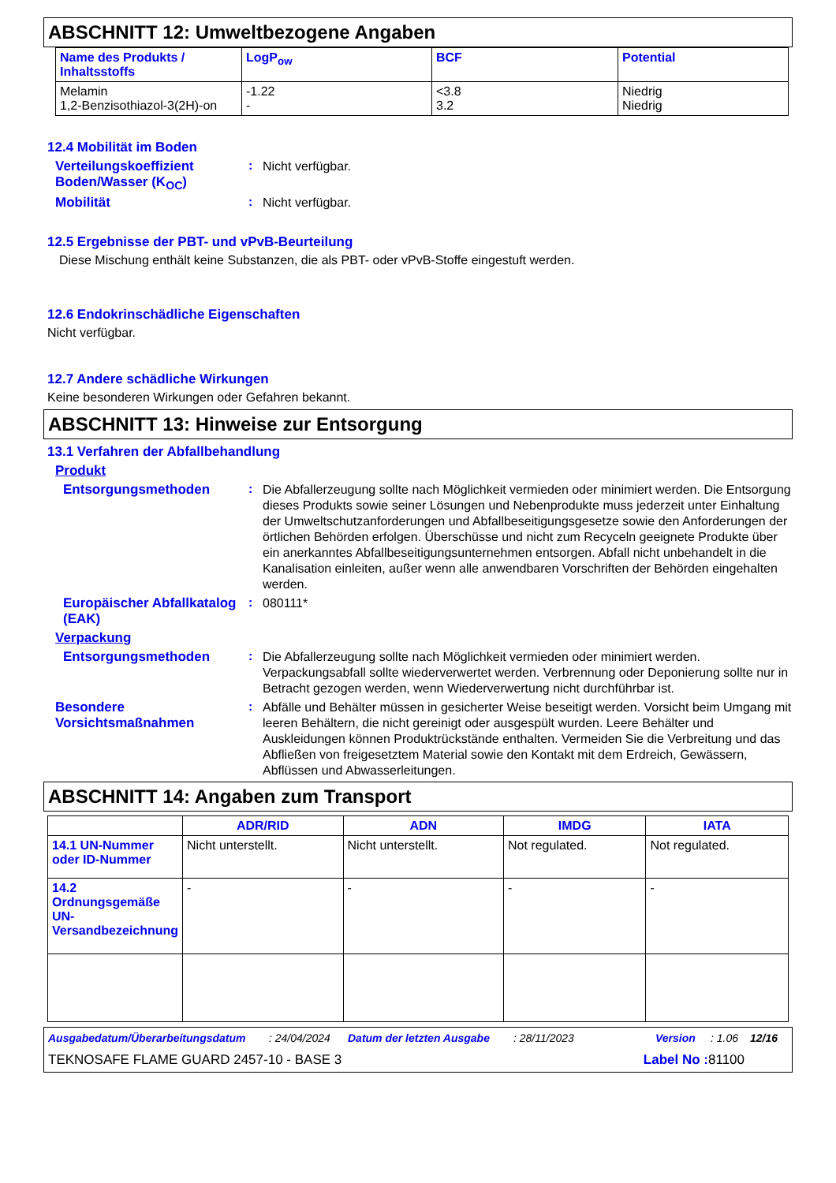ABSCHNITT 12: Umweltbezogene Angaben
| Name des Produkts / Inhaltsstoffs | LogP<sub>ow</sub> | BCF | Potential |
| --- | --- | --- | --- |
| Melamin 1,2-Benzisothiazol-3(2H)-on | -1.22 - | <3.8 3.2 | Niedrig Niedrig |
12.4 Mobilität im Boden
Verteilungskoeffizient Boden/Wasser (K<sub>OC</sub>)
:
Nicht verfügbar.
Mobilität :
Nicht verfügbar.
12.5 Ergebnisse der PBT- und vPvB-Beurteilung
Diese Mischung enthält keine Substanzen, die als PBT- oder vPvB-Stoffe eingestuft werden.
12.6 Endokrinschädliche Eigenschaften
Nicht verfügbar.
12.7 Andere schädliche Wirkungen
Keine besonderen Wirkungen oder Gefahren bekannt.
ABSCHNITT 13: Hinweise zur Entsorgung
13.1 Verfahren der Abfallbehandlung
Produkt
Entsorgungsmethoden :
Die Abfallerzeugung sollte nach Möglichkeit vermieden oder minimiert werden. Die Entsorgung dieses Produkts sowie seiner Lösungen und Nebenprodukte muss jederzeit unter Einhaltung der Umweltschutzanforderungen und Abfallbeseitigungsgesetze sowie den Anforderungen der örtlichen Behörden erfolgen. Überschüsse und nicht zum Recyceln geeignete Produkte über ein anerkanntes Abfallbeseitigungsunternehmen entsorgen. Abfall nicht unbehandelt in die Kanalisation einleiten, außer wenn alle anwendbaren Vorschriften der Behörden eingehalten werden.
Europäischer Abfallkatalog (EAK)
:
080111*
Verpackung
Entsorgungsmethoden :
Die Abfallerzeugung sollte nach Möglichkeit vermieden oder minimiert werden. Verpackungsabfall sollte wiederverwertet werden. Verbrennung oder Deponierung sollte nur in Betracht gezogen werden, wenn Wiederverwertung nicht durchführbar ist.
Besondere Vorsichtsmaßnahmen
:
Abfälle und Behälter müssen in gesicherter Weise beseitigt werden. Vorsicht beim Umgang mit leeren Behältern, die nicht gereinigt oder ausgespült wurden. Leere Behälter und Auskleidungen können Produktrückstände enthalten. Vermeiden Sie die Verbreitung und das Abfließen von freigesetztem Material sowie den Kontakt mit dem Erdreich, Gewässern, Abflüssen und Abwasserleitungen.
ABSCHNITT 14: Angaben zum Transport
| | ADR/RID | ADN | IMDG | IATA |
| --- | --- | --- | --- | --- |
| 14.1 UN-Nummer oder ID-Nummer | Nicht unterstellt. | Nicht unterstellt. | Not regulated. | Not regulated. |
| 14.2 Ordnungsgemäße UN-Versandbezeichnung | - | - | - | - |
Ausgabedatum/Überarbeitungsdatum: 24/04/2024 Datum der letzten Ausgabe: 28/11/2023 Version: 1.06 12/16
TEKNOSAFE FLAME GUARD 2457-10 - BASE 3 Label No : 81100